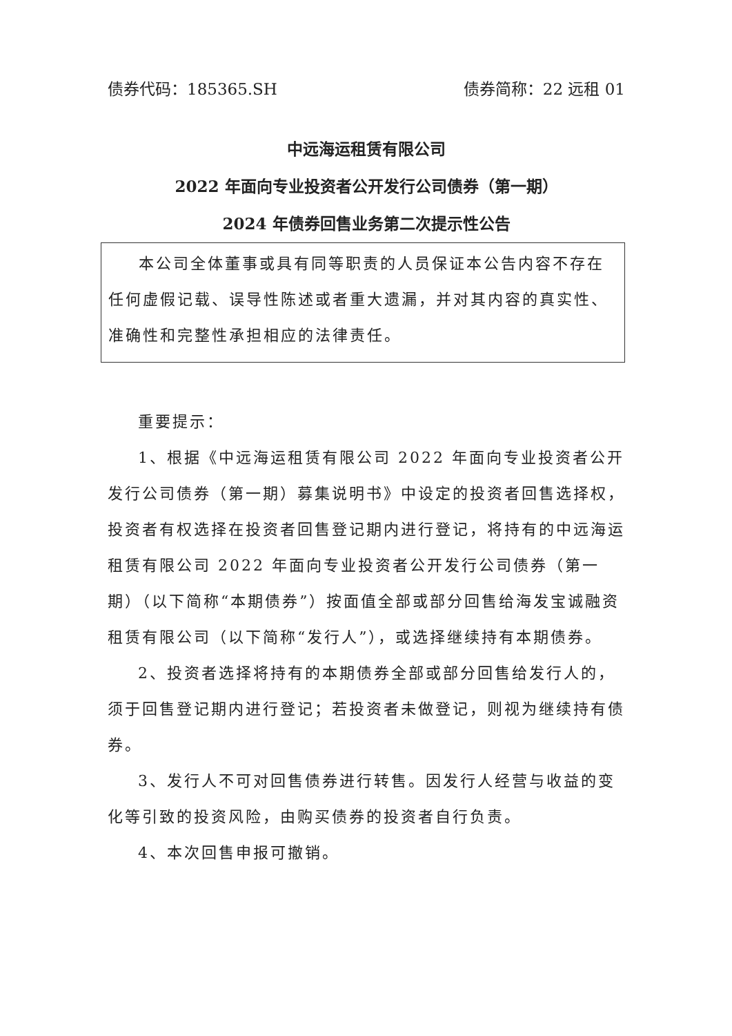债券代码：185365.SH 债券简称：22 远租 01
中远海运租赁有限公司
2022 年面向专业投资者公开发行公司债券（第一期）
2024 年债券回售业务第二次提示性公告
本公司全体董事或具有同等职责的人员保证本公告内容不存在任何虚假记载、误导性陈述或者重大遗漏，并对其内容的真实性、准确性和完整性承担相应的法律责任。
重要提示：
1、根据《中远海运租赁有限公司 2022 年面向专业投资者公开发行公司债券（第一期）募集说明书》中设定的投资者回售选择权，投资者有权选择在投资者回售登记期内进行登记，将持有的中远海运租赁有限公司 2022 年面向专业投资者公开发行公司债券（第一期）（以下简称“本期债券”）按面值全部或部分回售给海发宝诚融资租赁有限公司（以下简称“发行人”），或选择继续持有本期债券。
2、投资者选择将持有的本期债券全部或部分回售给发行人的，须于回售登记期内进行登记；若投资者未做登记，则视为继续持有债券。
3、发行人不可对回售债券进行转售。因发行人经营与收益的变化等引致的投资风险，由购买债券的投资者自行负责。
4、本次回售申报可撤销。